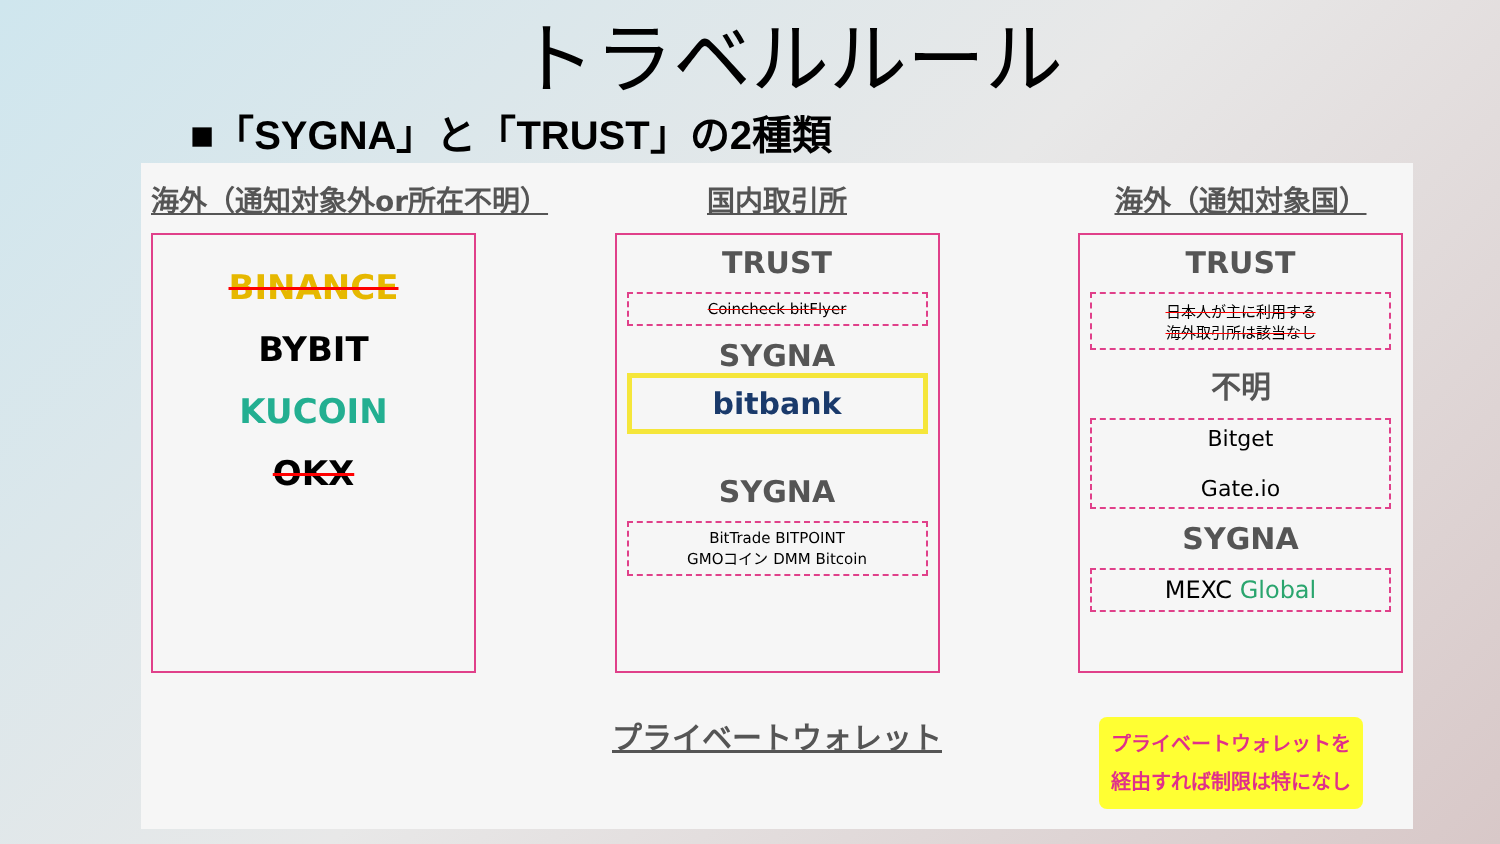トラベルルール
■「SYGNA」と「TRUST」の2種類
海外（通知対象外or所在不明）
BINANCE
BYBIT
KUCOIN
OKX
国内取引所
TRUST
Coincheck bitFlyer
SYGNA
bitbank
SYGNA
BitTrade BITPOINT
GMOコイン DMM Bitcoin
海外（通知対象国）
TRUST
日本人が主に利用する
海外取引所は該当なし
不明
Bitget
Gate.io
SYGNA
MEXC Global
プライベートウォレット
プライベートウォレットを
経由すれば制限は特になし